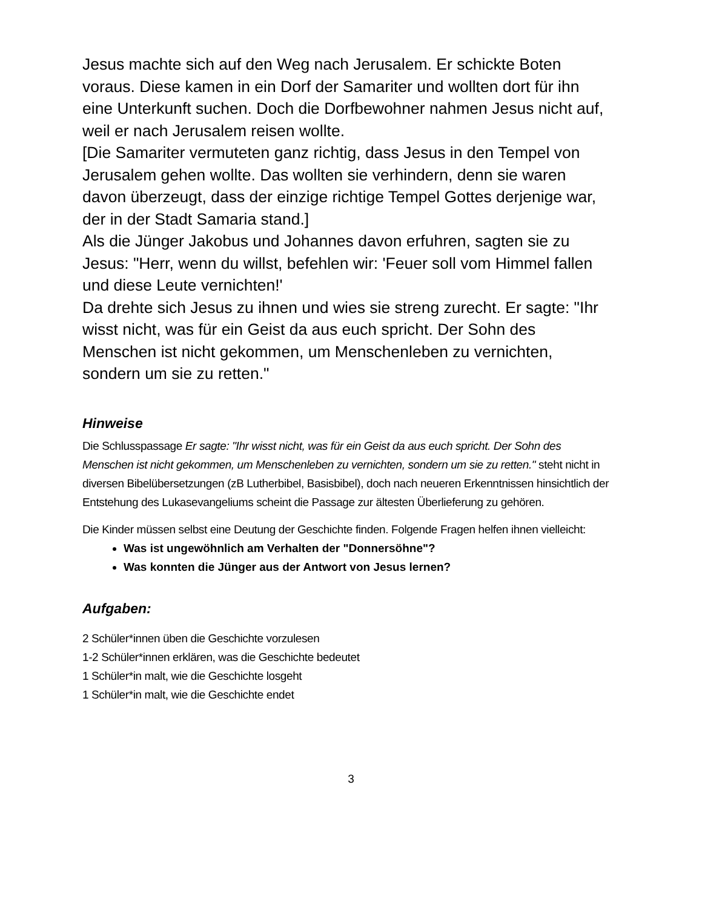Jesus machte sich auf den Weg nach Jerusalem. Er schickte Boten voraus. Diese kamen in ein Dorf der Samariter und wollten dort für ihn eine Unterkunft suchen. Doch die Dorfbewohner nahmen Jesus nicht auf, weil er nach Jerusalem reisen wollte.
[Die Samariter vermuteten ganz richtig, dass Jesus in den Tempel von Jerusalem gehen wollte. Das wollten sie verhindern, denn sie waren davon überzeugt, dass der einzige richtige Tempel Gottes derjenige war, der in der Stadt Samaria stand.]
Als die Jünger Jakobus und Johannes davon erfuhren, sagten sie zu Jesus: "Herr, wenn du willst, befehlen wir: 'Feuer soll vom Himmel fallen und diese Leute vernichten!'
Da drehte sich Jesus zu ihnen und wies sie streng zurecht. Er sagte: "Ihr wisst nicht, was für ein Geist da aus euch spricht. Der Sohn des Menschen ist nicht gekommen, um Menschenleben zu vernichten, sondern um sie zu retten."
Hinweise
Die Schlusspassage Er sagte: "Ihr wisst nicht, was für ein Geist da aus euch spricht. Der Sohn des Menschen ist nicht gekommen, um Menschenleben zu vernichten, sondern um sie zu retten." steht nicht in diversen Bibelübersetzungen (zB Lutherbibel, Basisbibel), doch nach neueren Erkenntnissen hinsichtlich der Entstehung des Lukasevangeliums scheint die Passage zur ältesten Überlieferung zu gehören.
Die Kinder müssen selbst eine Deutung der Geschichte finden. Folgende Fragen helfen ihnen vielleicht:
Was ist ungewöhnlich am Verhalten der "Donnersöhne"?
Was konnten die Jünger aus der Antwort von Jesus lernen?
Aufgaben:
2 Schüler*innen üben die Geschichte vorzulesen
1-2 Schüler*innen erklären, was die Geschichte bedeutet
1 Schüler*in malt, wie die Geschichte losgeht
1 Schüler*in malt, wie die Geschichte endet
3